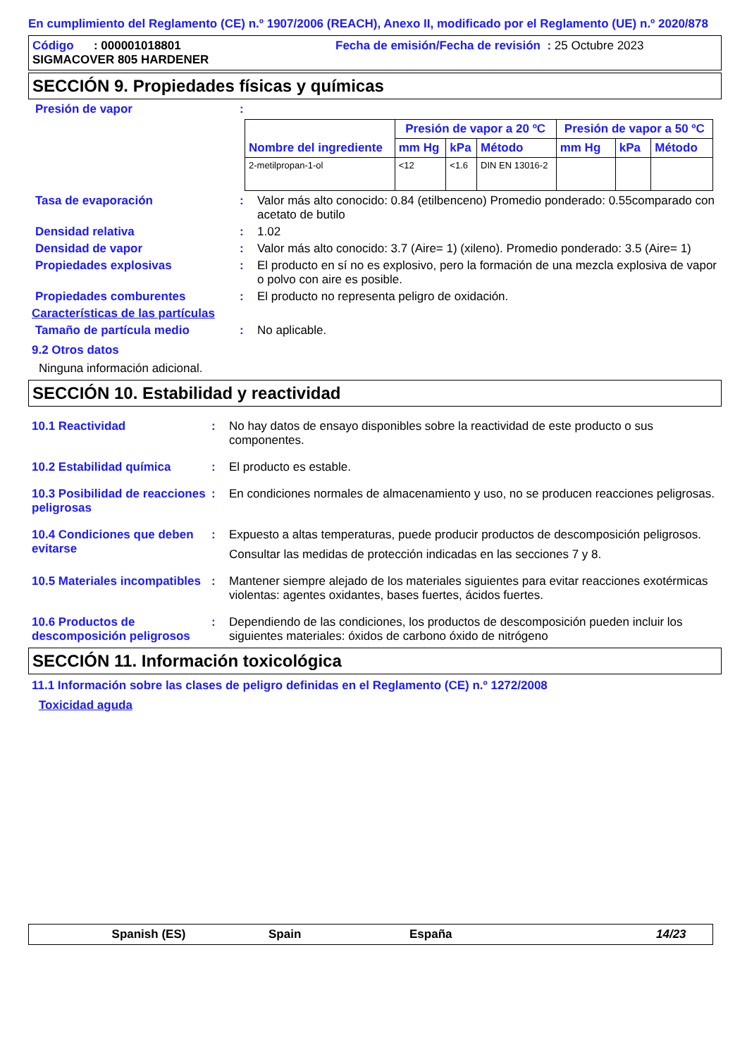En cumplimiento del Reglamento (CE) n.º 1907/2006 (REACH), Anexo II, modificado por el Reglamento (UE) n.º 2020/878
Código : 000001018801 Fecha de emisión/Fecha de revisión : 25 Octubre 2023
SIGMACOVER 805 HARDENER
SECCIÓN 9. Propiedades físicas y químicas
Presión de vapor :
| Nombre del ingrediente | Presión de vapor a 20 ºC | | | Presión de vapor a 50 ºC | | |
| --- | --- | --- | --- | --- | --- | --- |
| | mm Hg | kPa | Método | mm Hg | kPa | Método |
| 2-metilpropan-1-ol | <12 | <1.6 | DIN EN 13016-2 | | | |
Tasa de evaporación : Valor más alto conocido: 0.84 (etilbenceno) Promedio ponderado: 0.55comparado con acetato de butilo
Densidad relativa : 1.02
Densidad de vapor : Valor más alto conocido: 3.7 (Aire= 1) (xileno). Promedio ponderado: 3.5 (Aire= 1)
Propiedades explosivas : El producto en sí no es explosivo, pero la formación de una mezcla explosiva de vapor o polvo con aire es posible.
Propiedades comburentes : El producto no representa peligro de oxidación.
Características de las partículas
Tamaño de partícula medio : No aplicable.
9.2 Otros datos
Ninguna información adicional.
SECCIÓN 10. Estabilidad y reactividad
10.1 Reactividad : No hay datos de ensayo disponibles sobre la reactividad de este producto o sus componentes.
10.2 Estabilidad química : El producto es estable.
10.3 Posibilidad de reacciones peligrosas
: En condiciones normales de almacenamiento y uso, no se producen reacciones peligrosas.
10.4 Condiciones que deben evitarse
: Expuesto a altas temperaturas, puede producir productos de descomposición peligrosos.
Consultar las medidas de protección indicadas en las secciones 7 y 8.
10.5 Materiales incompatibles
: Mantener siempre alejado de los materiales siguientes para evitar reacciones exotérmicas violentas: agentes oxidantes, bases fuertes, ácidos fuertes.
10.6 Productos de descomposición peligrosos
: Dependiendo de las condiciones, los productos de descomposición pueden incluir los siguientes materiales: óxidos de carbono óxido de nitrógeno
SECCIÓN 11. Información toxicológica
11.1 Información sobre las clases de peligro definidas en el Reglamento (CE) n.º 1272/2008
Toxicidad aguda
Spanish (ES) Spain España 14/23